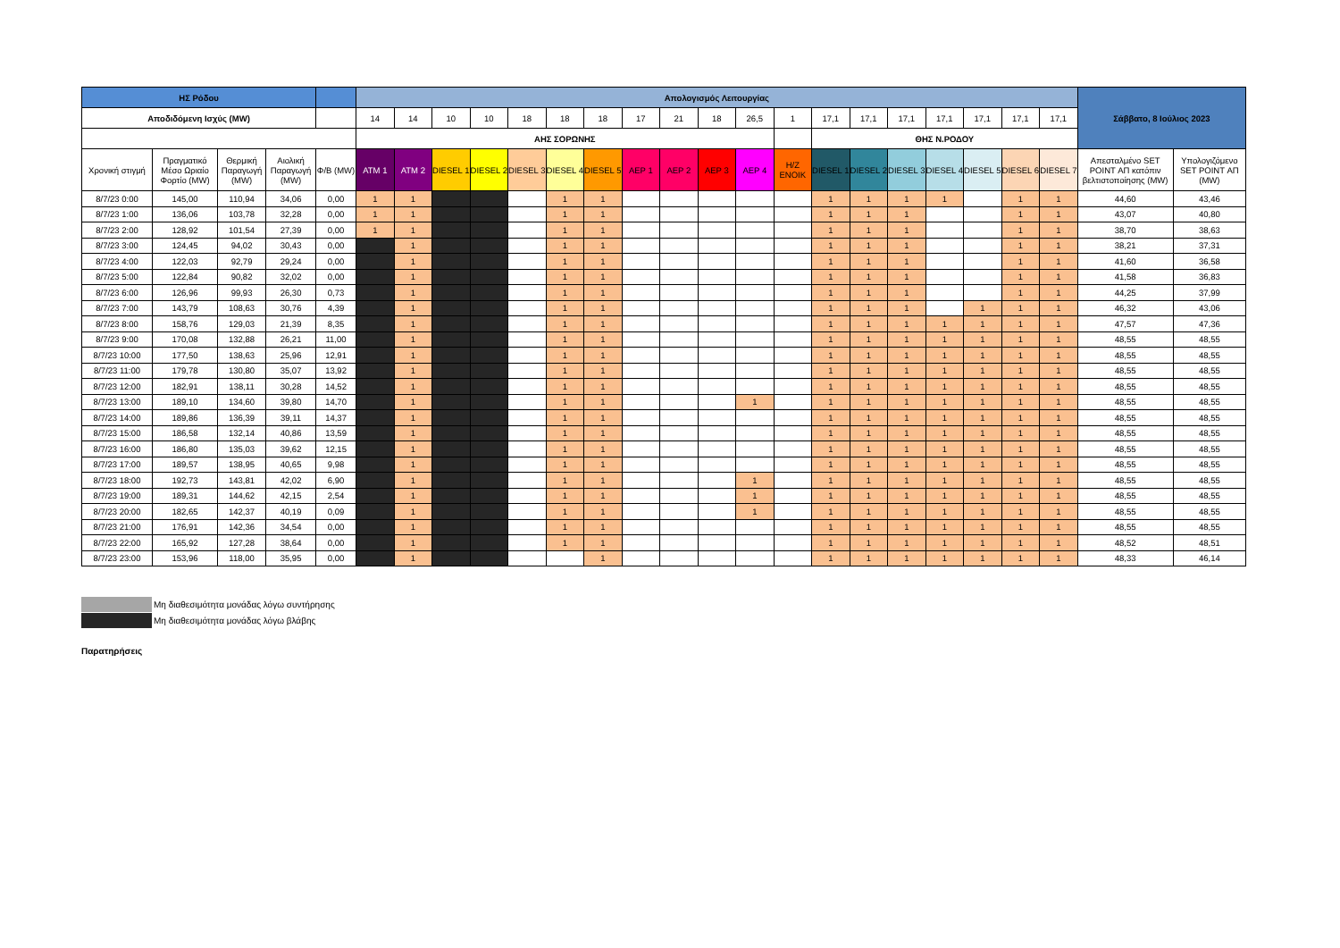| ΗΣ Ρόδου | | | | | Απολογισμός Λειτουργίας | | | | | | | | | | | | | | | | | | | Σάββατο, 8 Ιούλιος 2023 | |
| Αποδιδόμενη Ισχύς (MW) | | | | | 14 | 14 | 10 | 10 | 18 | 18 | 18 | 17 | 21 | 18 | 26,5 | 1 | 17,1 | 17,1 | 17,1 | 17,1 | 17,1 | 17,1 | 17,1 | | |
| | | | | | ΑΗΣ ΣΟΡΩΝΗΣ | | | | | | | | | | | | ΘΗΣ Ν.ΡΟΔΟΥ | | | | | | | | |
| Χρονική στιγμή | Πραγματικό Μέσο Ωριαίο Φορτίο (MW) | Θερμική Παραγωγή (MW) | Αιολική Παραγωγή (MW) | Φ/Β (MW) | ATM 1 | ATM 2 | DIESEL 1 | DIESEL 2 | DIESEL 3 | DIESEL 4 | DIESEL 5 | ΑΕΡ 1 | ΑΕΡ 2 | ΑΕΡ 3 | ΑΕΡ 4 | Η/Ζ ΕΝΟΙΚ | DIESEL 1 | DIESEL 2 | DIESEL 3 | DIESEL 4 | DIESEL 5 | DIESEL 6 | DIESEL 7 | Απεσταλμένο SET POINT ΑΠ κατόπιν βελτιστοποίησης (MW) | Υπολογιζόμενο SET POINT ΑΠ (MW) |
| 8/7/23 0:00 | 145,00 | 110,94 | 34,06 | 0,00 | 1 | 1 | | | | 1 | 1 | | | | | | 1 | 1 | 1 | 1 | | 1 | 1 | 44,60 | 43,46 |
| 8/7/23 1:00 | 136,06 | 103,78 | 32,28 | 0,00 | 1 | 1 | | | | 1 | 1 | | | | | | 1 | 1 | 1 | | | 1 | 1 | 43,07 | 40,80 |
| 8/7/23 2:00 | 128,92 | 101,54 | 27,39 | 0,00 | 1 | 1 | | | | 1 | 1 | | | | | | 1 | 1 | 1 | | | 1 | 1 | 38,70 | 38,63 |
| 8/7/23 3:00 | 124,45 | 94,02 | 30,43 | 0,00 | | 1 | | | | 1 | 1 | | | | | | 1 | 1 | 1 | | | 1 | 1 | 38,21 | 37,31 |
| 8/7/23 4:00 | 122,03 | 92,79 | 29,24 | 0,00 | | 1 | | | | 1 | 1 | | | | | | 1 | 1 | 1 | | | 1 | 1 | 41,60 | 36,58 |
| 8/7/23 5:00 | 122,84 | 90,82 | 32,02 | 0,00 | | 1 | | | | 1 | 1 | | | | | | 1 | 1 | 1 | | | 1 | 1 | 41,58 | 36,83 |
| 8/7/23 6:00 | 126,96 | 99,93 | 26,30 | 0,73 | | 1 | | | | 1 | 1 | | | | | | 1 | 1 | 1 | | | 1 | 1 | 44,25 | 37,99 |
| 8/7/23 7:00 | 143,79 | 108,63 | 30,76 | 4,39 | | 1 | | | | 1 | 1 | | | | | | 1 | 1 | 1 | | 1 | 1 | 1 | 46,32 | 43,06 |
| 8/7/23 8:00 | 158,76 | 129,03 | 21,39 | 8,35 | | 1 | | | | 1 | 1 | | | | | | 1 | 1 | 1 | 1 | 1 | 1 | 1 | 47,57 | 47,36 |
| 8/7/23 9:00 | 170,08 | 132,88 | 26,21 | 11,00 | | 1 | | | | 1 | 1 | | | | | | 1 | 1 | 1 | 1 | 1 | 1 | 1 | 48,55 | 48,55 |
| 8/7/23 10:00 | 177,50 | 138,63 | 25,96 | 12,91 | | 1 | | | | 1 | 1 | | | | | | 1 | 1 | 1 | 1 | 1 | 1 | 1 | 48,55 | 48,55 |
| 8/7/23 11:00 | 179,78 | 130,80 | 35,07 | 13,92 | | 1 | | | | 1 | 1 | | | | | | 1 | 1 | 1 | 1 | 1 | 1 | 1 | 48,55 | 48,55 |
| 8/7/23 12:00 | 182,91 | 138,11 | 30,28 | 14,52 | | 1 | | | | 1 | 1 | | | | | | 1 | 1 | 1 | 1 | 1 | 1 | 1 | 48,55 | 48,55 |
| 8/7/23 13:00 | 189,10 | 134,60 | 39,80 | 14,70 | | 1 | | | | 1 | 1 | | | | 1 | | 1 | 1 | 1 | 1 | 1 | 1 | 1 | 48,55 | 48,55 |
| 8/7/23 14:00 | 189,86 | 136,39 | 39,11 | 14,37 | | 1 | | | | 1 | 1 | | | | | | 1 | 1 | 1 | 1 | 1 | 1 | 1 | 48,55 | 48,55 |
| 8/7/23 15:00 | 186,58 | 132,14 | 40,86 | 13,59 | | 1 | | | | 1 | 1 | | | | | | 1 | 1 | 1 | 1 | 1 | 1 | 1 | 48,55 | 48,55 |
| 8/7/23 16:00 | 186,80 | 135,03 | 39,62 | 12,15 | | 1 | | | | 1 | 1 | | | | | | 1 | 1 | 1 | 1 | 1 | 1 | 1 | 48,55 | 48,55 |
| 8/7/23 17:00 | 189,57 | 138,95 | 40,65 | 9,98 | | 1 | | | | 1 | 1 | | | | | | 1 | 1 | 1 | 1 | 1 | 1 | 1 | 48,55 | 48,55 |
| 8/7/23 18:00 | 192,73 | 143,81 | 42,02 | 6,90 | | 1 | | | | 1 | 1 | | | | 1 | | 1 | 1 | 1 | 1 | 1 | 1 | 1 | 48,55 | 48,55 |
| 8/7/23 19:00 | 189,31 | 144,62 | 42,15 | 2,54 | | 1 | | | | 1 | 1 | | | | 1 | | 1 | 1 | 1 | 1 | 1 | 1 | 1 | 48,55 | 48,55 |
| 8/7/23 20:00 | 182,65 | 142,37 | 40,19 | 0,09 | | 1 | | | | 1 | 1 | | | | 1 | | 1 | 1 | 1 | 1 | 1 | 1 | 1 | 48,55 | 48,55 |
| 8/7/23 21:00 | 176,91 | 142,36 | 34,54 | 0,00 | | 1 | | | | 1 | 1 | | | | | | 1 | 1 | 1 | 1 | 1 | 1 | 1 | 48,55 | 48,55 |
| 8/7/23 22:00 | 165,92 | 127,28 | 38,64 | 0,00 | | 1 | | | | 1 | 1 | | | | | | 1 | 1 | 1 | 1 | 1 | 1 | 1 | 48,52 | 48,51 |
| 8/7/23 23:00 | 153,96 | 118,00 | 35,95 | 0,00 | | 1 | | | | | 1 | | | | | | 1 | 1 | 1 | 1 | 1 | 1 | 1 | 48,33 | 46,14 |
Μη διαθεσιμότητα μονάδας λόγω συντήρησης
Μη διαθεσιμότητα μονάδας λόγω βλάβης
Παρατηρήσεις